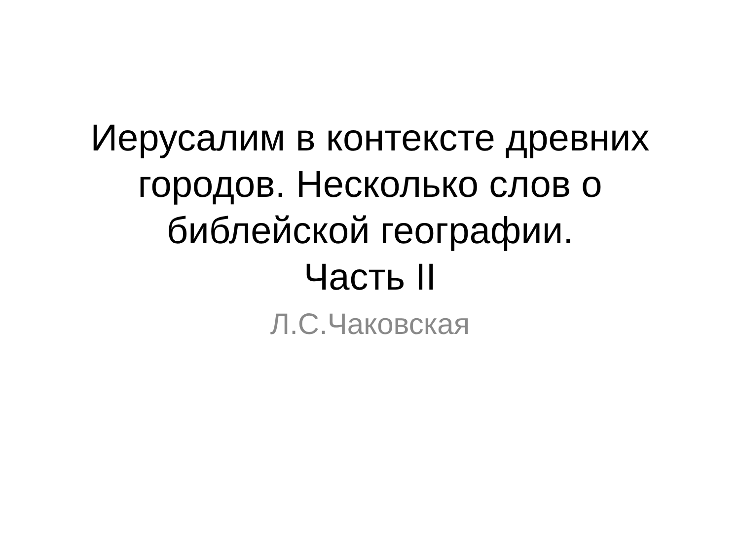Иерусалим в контексте древних
городов. Несколько слов о
библейской географии.
Часть II
Л.С.Чаковская